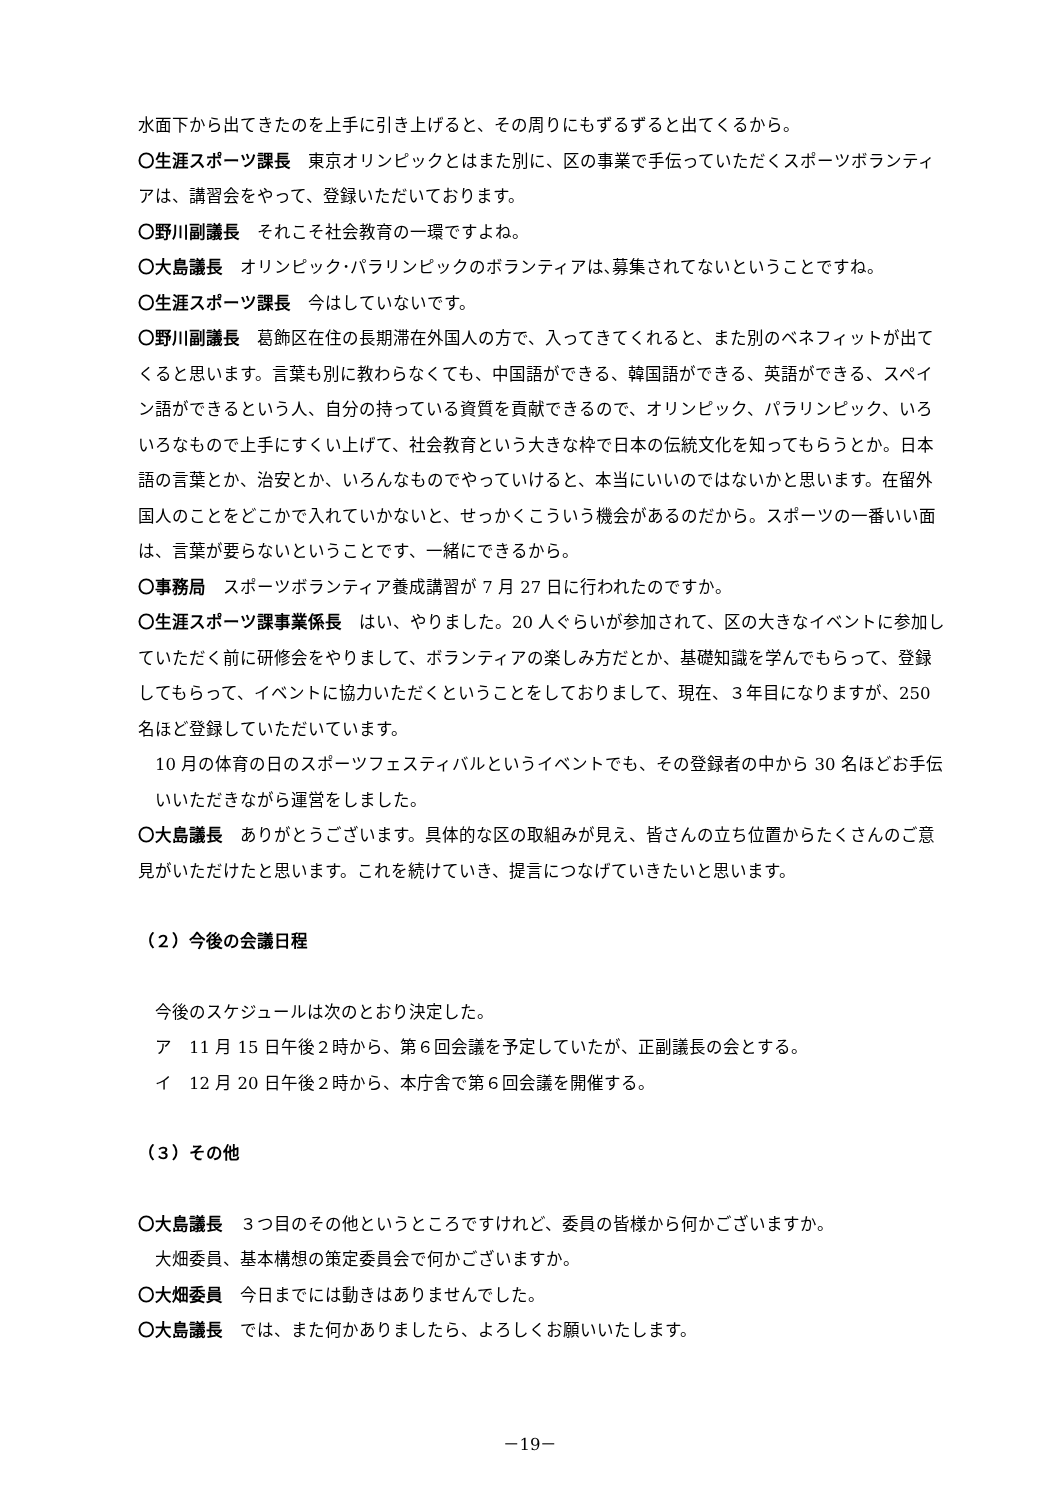水面下から出てきたのを上手に引き上げると、その周りにもずるずると出てくるから。
〇生涯スポーツ課長　東京オリンピックとはまた別に、区の事業で手伝っていただくスポーツボランティアは、講習会をやって、登録いただいております。
〇野川副議長　それこそ社会教育の一環ですよね。
〇大島議長　オリンピック･パラリンピックのボランティアは､募集されてないということですね。
〇生涯スポーツ課長　今はしていないです。
〇野川副議長　葛飾区在住の長期滞在外国人の方で、入ってきてくれると、また別のベネフィットが出てくると思います。言葉も別に教わらなくても、中国語ができる、韓国語ができる、英語ができる、スペイン語ができるという人、自分の持っている資質を貢献できるので、オリンピック、パラリンピック、いろいろなもので上手にすくい上げて、社会教育という大きな枠で日本の伝統文化を知ってもらうとか。日本語の言葉とか、治安とか、いろんなものでやっていけると、本当にいいのではないかと思います。在留外国人のことをどこかで入れていかないと、せっかくこういう機会があるのだから。スポーツの一番いい面は、言葉が要らないということです、一緒にできるから。
〇事務局　スポーツボランティア養成講習が 7 月 27 日に行われたのですか。
〇生涯スポーツ課事業係長　はい、やりました。20 人ぐらいが参加されて、区の大きなイベントに参加していただく前に研修会をやりまして、ボランティアの楽しみ方だとか、基礎知識を学んでもらって、登録してもらって、イベントに協力いただくということをしておりまして、現在、３年目になりますが、250 名ほど登録していただいています。
10 月の体育の日のスポーツフェスティバルというイベントでも、その登録者の中から 30 名ほどお手伝いいただきながら運営をしました。
〇大島議長　ありがとうございます。具体的な区の取組みが見え、皆さんの立ち位置からたくさんのご意見がいただけたと思います。これを続けていき、提言につなげていきたいと思います。
（２）今後の会議日程
今後のスケジュールは次のとおり決定した。
ア　11 月 15 日午後２時から、第６回会議を予定していたが、正副議長の会とする。
イ　12 月 20 日午後２時から、本庁舎で第６回会議を開催する。
（３）その他
〇大島議長　３つ目のその他というところですけれど、委員の皆様から何かございますか。
大畑委員、基本構想の策定委員会で何かございますか。
〇大畑委員　今日までには動きはありませんでした。
〇大島議長　では、また何かありましたら、よろしくお願いいたします。
－19－